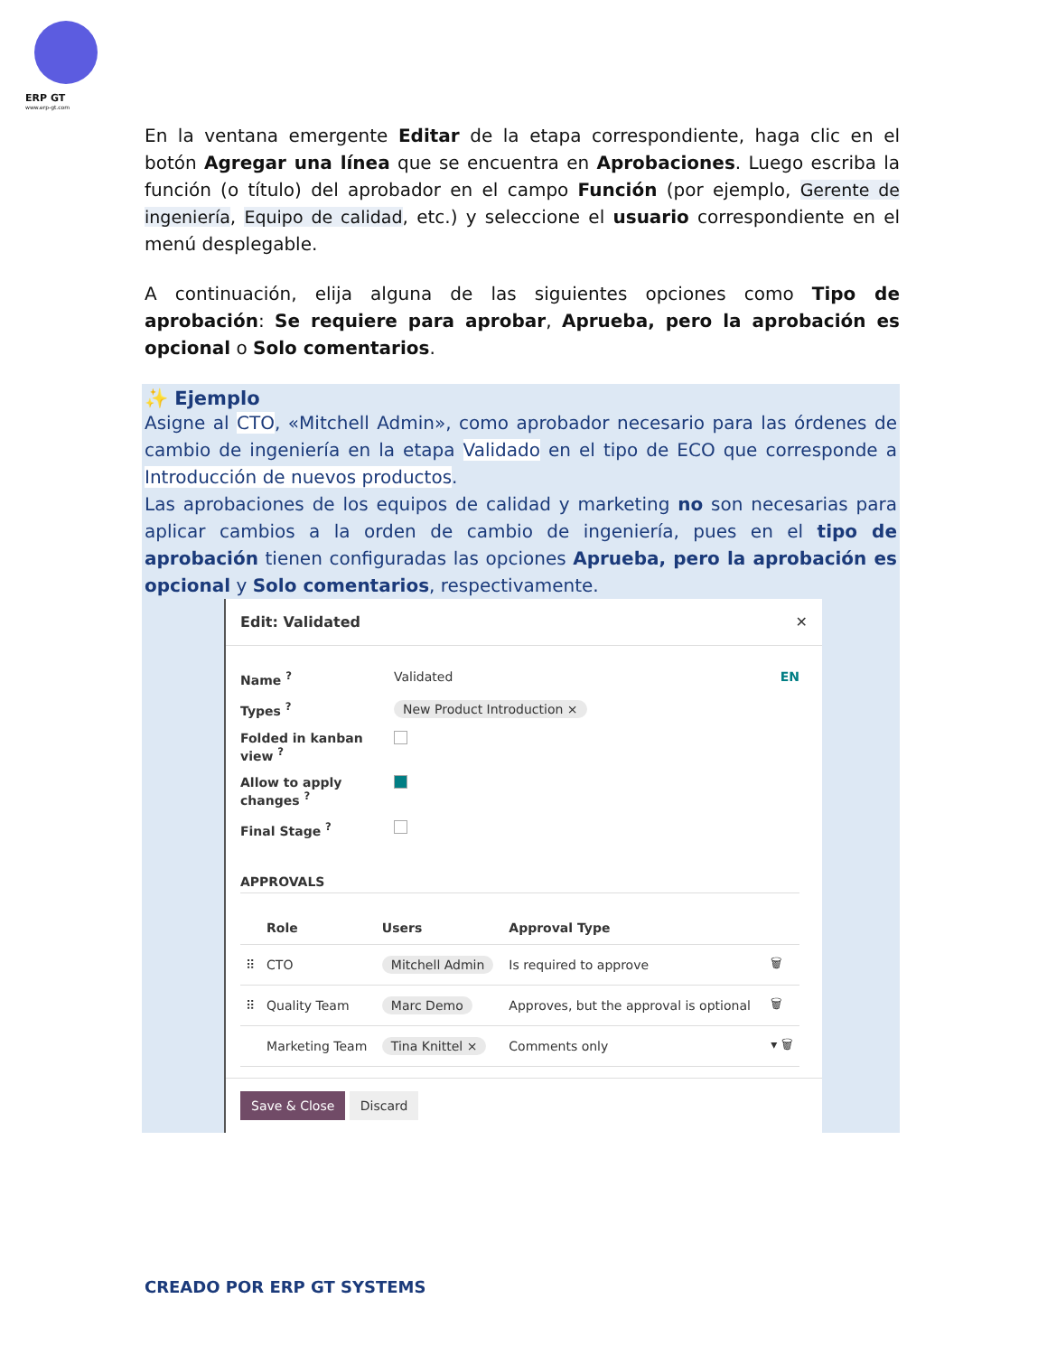ERP GT
www.erp-gt.com
En la ventana emergente Editar de la etapa correspondiente, haga clic en el botón Agregar una línea que se encuentra en Aprobaciones. Luego escriba la función (o título) del aprobador en el campo Función (por ejemplo, Gerente de ingeniería, Equipo de calidad, etc.) y seleccione el usuario correspondiente en el menú desplegable.
A continuación, elija alguna de las siguientes opciones como Tipo de aprobación: Se requiere para aprobar, Aprueba, pero la aprobación es opcional o Solo comentarios.
✨ Ejemplo
Asigne al CTO, «Mitchell Admin», como aprobador necesario para las órdenes de cambio de ingeniería en la etapa Validado en el tipo de ECO que corresponde a Introducción de nuevos productos.
Las aprobaciones de los equipos de calidad y marketing no son necesarias para aplicar cambios a la orden de cambio de ingeniería, pues en el tipo de aprobación tienen configuradas las opciones Aprueba, pero la aprobación es opcional y Solo comentarios, respectivamente.
Edit: Validated ✕
Name <sup>?</sup> Validated EN
Types <sup>?</sup> New Product Introduction ×
Folded in kanban view <sup>?</sup>
Allow to apply changes <sup>?</sup>
Final Stage <sup>?</sup>
APPROVALS
| | Role | Users | Approval Type | |
| --- | --- | --- | --- | --- |
| ⠿ | CTO | Mitchell Admin | Is required to approve | 🗑 |
| ⠿ | Quality Team | Marc Demo | Approves, but the approval is optional | 🗑 |
| | Marketing Team | Tina Knittel × | Comments only | ▾ 🗑 |
Save & Close Discard
CREADO POR ERP GT SYSTEMS